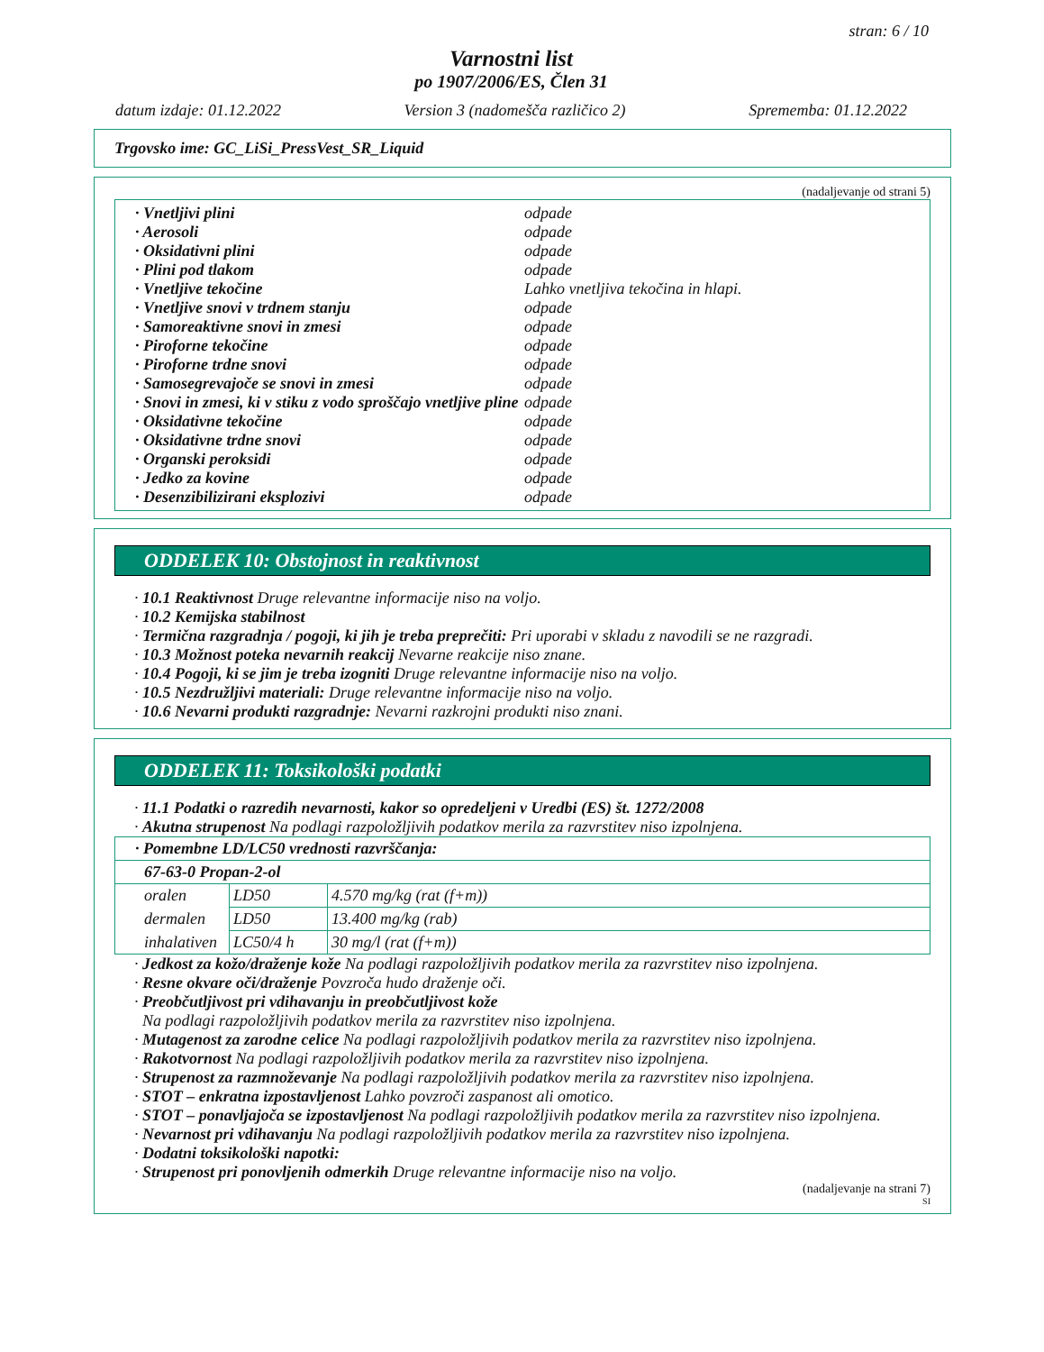stran: 6 / 10
Varnostni list
po 1907/2006/ES, Člen 31
datum izdaje: 01.12.2022 Version 3 (nadomešča različico 2) Sprememba: 01.12.2022
Trgovsko ime: GC_LiSi_PressVest_SR_Liquid
(nadaljevanje od strani 5)
· Vnetljivi plini odpade
· Aerosoli odpade
· Oksidativni plini odpade
· Plini pod tlakom odpade
· Vnetljive tekočine Lahko vnetljiva tekočina in hlapi.
· Vnetljive snovi v trdnem stanju odpade
· Samoreaktivne snovi in zmesi odpade
· Piroforne tekočine odpade
· Piroforne trdne snovi odpade
· Samosegrevajoče se snovi in zmesi odpade
· Snovi in zmesi, ki v stiku z vodo sproščajo vnetljive pline odpade
· Oksidativne tekočine odpade
· Oksidativne trdne snovi odpade
· Organski peroksidi odpade
· Jedko za kovine odpade
· Desenzibilizirani eksplozivi odpade
ODDELEK 10: Obstojnost in reaktivnost
· 10.1 Reaktivnost Druge relevantne informacije niso na voljo.
· 10.2 Kemijska stabilnost
· Termična razgradnja / pogoji, ki jih je treba preprečiti: Pri uporabi v skladu z navodili se ne razgradi.
· 10.3 Možnost poteka nevarnih reakcij Nevarne reakcije niso znane.
· 10.4 Pogoji, ki se jim je treba izogniti Druge relevantne informacije niso na voljo.
· 10.5 Nezdružljivi materiali: Druge relevantne informacije niso na voljo.
· 10.6 Nevarni produkti razgradnje: Nevarni razkrojni produkti niso znani.
ODDELEK 11: Toksikološki podatki
· 11.1 Podatki o razredih nevarnosti, kakor so opredeljeni v Uredbi (ES) št. 1272/2008
· Akutna strupenost Na podlagi razpoložljivih podatkov merila za razvrstitev niso izpolnjena.
| · Pomembne LD/LC50 vrednosti razvrščanja: | | |
| 67-63-0 Propan-2-ol | | |
| oralen | LD50 | 4.570 mg/kg (rat (f+m)) |
| dermalen | LD50 | 13.400 mg/kg (rab) |
| inhalativen | LC50/4 h | 30 mg/l (rat (f+m)) |
· Jedkost za kožo/draženje kože Na podlagi razpoložljivih podatkov merila za razvrstitev niso izpolnjena.
· Resne okvare oči/draženje Povzroča hudo draženje oči.
· Preobčutljivost pri vdihavanju in preobčutljivost kože
Na podlagi razpoložljivih podatkov merila za razvrstitev niso izpolnjena.
· Mutagenost za zarodne celice Na podlagi razpoložljivih podatkov merila za razvrstitev niso izpolnjena.
· Rakotvornost Na podlagi razpoložljivih podatkov merila za razvrstitev niso izpolnjena.
· Strupenost za razmnoževanje Na podlagi razpoložljivih podatkov merila za razvrstitev niso izpolnjena.
· STOT – enkratna izpostavljenost Lahko povzroči zaspanost ali omotico.
· STOT – ponavljajoča se izpostavljenost Na podlagi razpoložljivih podatkov merila za razvrstitev niso izpolnjena.
· Nevarnost pri vdihavanju Na podlagi razpoložljivih podatkov merila za razvrstitev niso izpolnjena.
· Dodatni toksikološki napotki:
· Strupenost pri ponovljenih odmerkih Druge relevantne informacije niso na voljo.
(nadaljevanje na strani 7)
SI